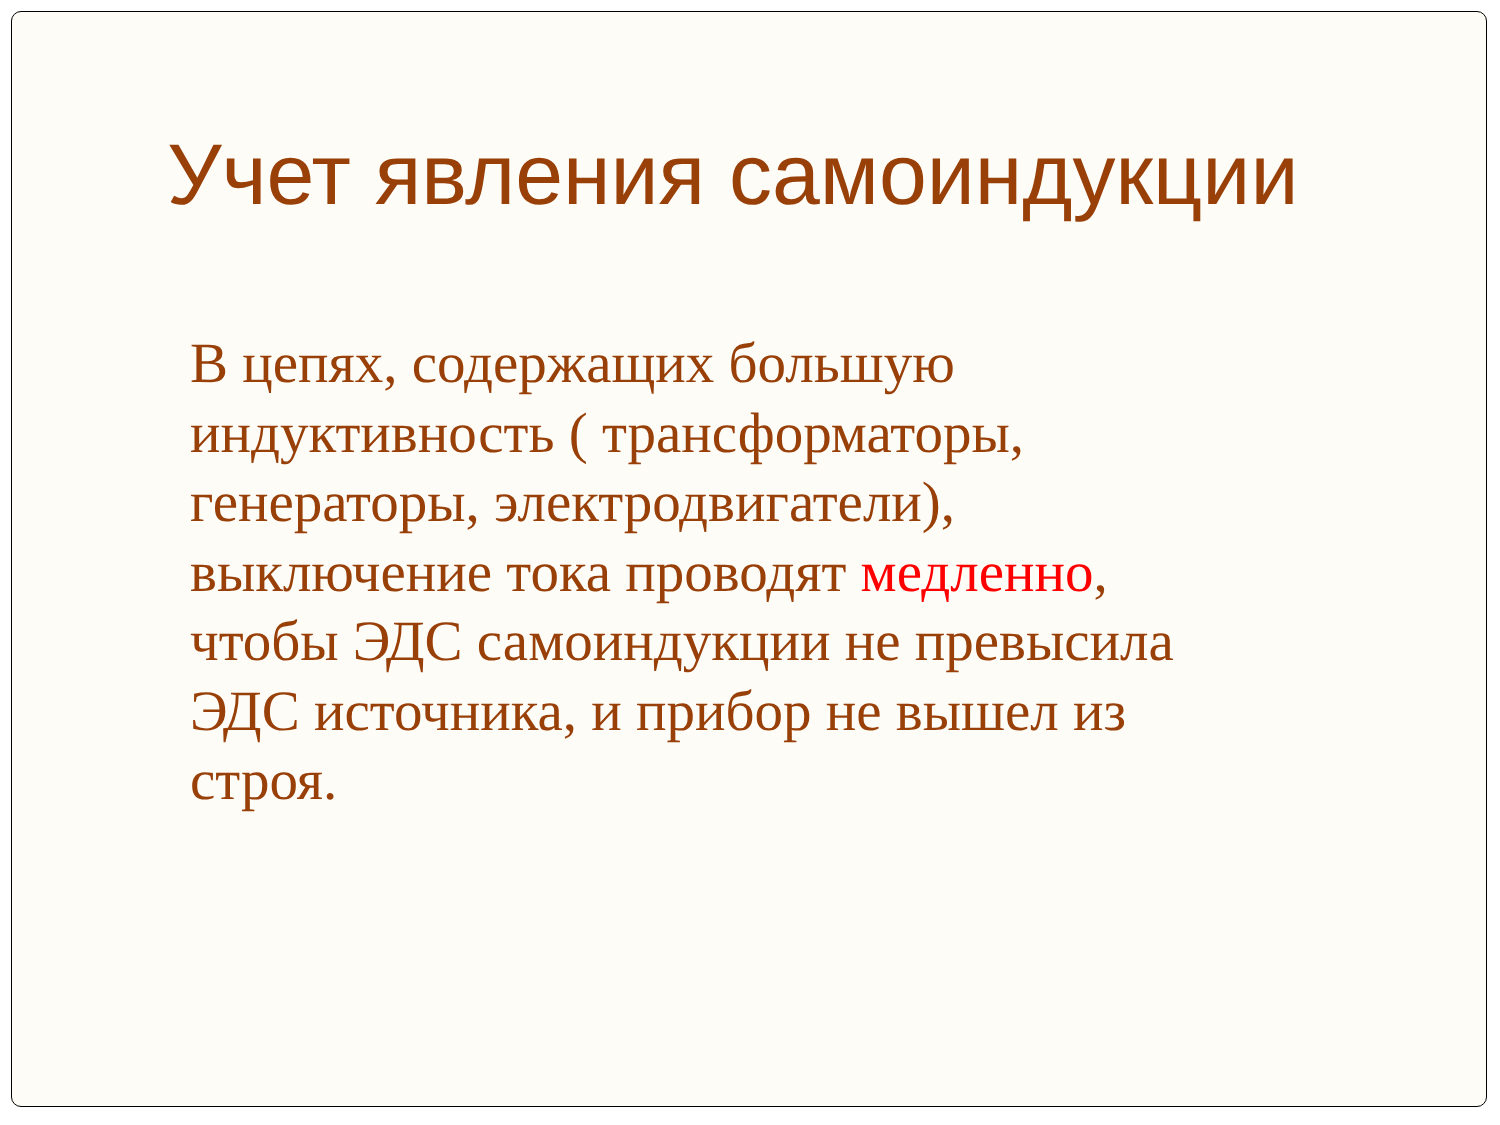Учет явления самоиндукции
В цепях, содержащих большую
индуктивность ( трансформаторы,
генераторы, электродвигатели),
выключение тока проводят медленно,
чтобы ЭДС самоиндукции не превысила
ЭДС источника, и прибор не вышел из
строя.